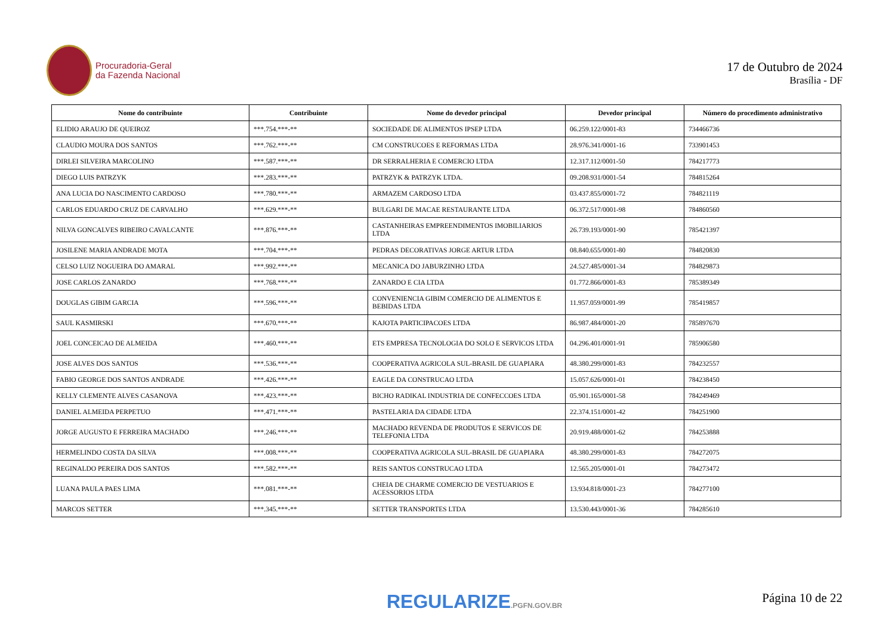Procuradoria-Geral
da Fazenda Nacional
17 de Outubro de 2024
Brasília - DF
| Nome do contribuinte | Contribuinte | Nome do devedor principal | Devedor principal | Número do procedimento administrativo |
| --- | --- | --- | --- | --- |
| ELIDIO ARAUJO DE QUEIROZ | ***.754.***-** | SOCIEDADE DE ALIMENTOS IPSEP LTDA | 06.259.122/0001-83 | 734466736 |
| CLAUDIO MOURA DOS SANTOS | ***.762.***-** | CM CONSTRUCOES E REFORMAS LTDA | 28.976.341/0001-16 | 733901453 |
| DIRLEI SILVEIRA MARCOLINO | ***.587.***-** | DR SERRALHERIA E COMERCIO LTDA | 12.317.112/0001-50 | 784217773 |
| DIEGO LUIS PATRZYK | ***.283.***-** | PATRZYK & PATRZYK LTDA. | 09.208.931/0001-54 | 784815264 |
| ANA LUCIA DO NASCIMENTO CARDOSO | ***.780.***-** | ARMAZEM CARDOSO LTDA | 03.437.855/0001-72 | 784821119 |
| CARLOS EDUARDO CRUZ DE CARVALHO | ***.629.***-** | BULGARI DE MACAE RESTAURANTE LTDA | 06.372.517/0001-98 | 784860560 |
| NILVA GONCALVES RIBEIRO CAVALCANTE | ***.876.***-** | CASTANHEIRAS EMPREENDIMENTOS IMOBILIARIOS LTDA | 26.739.193/0001-90 | 785421397 |
| JOSILENE MARIA ANDRADE MOTA | ***.704.***-** | PEDRAS DECORATIVAS JORGE ARTUR LTDA | 08.840.655/0001-80 | 784820830 |
| CELSO LUIZ NOGUEIRA DO AMARAL | ***.992.***-** | MECANICA DO JABURZINHO LTDA | 24.527.485/0001-34 | 784829873 |
| JOSE CARLOS ZANARDO | ***.768.***-** | ZANARDO E CIA LTDA | 01.772.866/0001-83 | 785389349 |
| DOUGLAS GIBIM GARCIA | ***.596.***-** | CONVENIENCIA GIBIM COMERCIO DE ALIMENTOS E BEBIDAS LTDA | 11.957.059/0001-99 | 785419857 |
| SAUL KASMIRSKI | ***.670.***-** | KAJOTA PARTICIPACOES LTDA | 86.987.484/0001-20 | 785897670 |
| JOEL CONCEICAO DE ALMEIDA | ***.460.***-** | ETS EMPRESA TECNOLOGIA DO SOLO E SERVICOS LTDA | 04.296.401/0001-91 | 785906580 |
| JOSE ALVES DOS SANTOS | ***.536.***-** | COOPERATIVA AGRICOLA SUL-BRASIL DE GUAPIARA | 48.380.299/0001-83 | 784232557 |
| FABIO GEORGE DOS SANTOS ANDRADE | ***.426.***-** | EAGLE DA CONSTRUCAO LTDA | 15.057.626/0001-01 | 784238450 |
| KELLY CLEMENTE ALVES CASANOVA | ***.423.***-** | BICHO RADIKAL INDUSTRIA DE CONFECCOES LTDA | 05.901.165/0001-58 | 784249469 |
| DANIEL ALMEIDA PERPETUO | ***.471.***-** | PASTELARIA DA CIDADE LTDA | 22.374.151/0001-42 | 784251900 |
| JORGE AUGUSTO E FERREIRA MACHADO | ***.246.***-** | MACHADO REVENDA DE PRODUTOS E SERVICOS DE TELEFONIA LTDA | 20.919.488/0001-62 | 784253888 |
| HERMELINDO COSTA DA SILVA | ***.008.***-** | COOPERATIVA AGRICOLA SUL-BRASIL DE GUAPIARA | 48.380.299/0001-83 | 784272075 |
| REGINALDO PEREIRA DOS SANTOS | ***.582.***-** | REIS SANTOS CONSTRUCAO LTDA | 12.565.205/0001-01 | 784273472 |
| LUANA PAULA PAES LIMA | ***.081.***-** | CHEIA DE CHARME COMERCIO DE VESTUARIOS E ACESSORIOS LTDA | 13.934.818/0001-23 | 784277100 |
| MARCOS SETTER | ***.345.***-** | SETTER TRANSPORTES LTDA | 13.530.443/0001-36 | 784285610 |
REGULARIZE.PGFN.GOV.BR Página 10 de 22